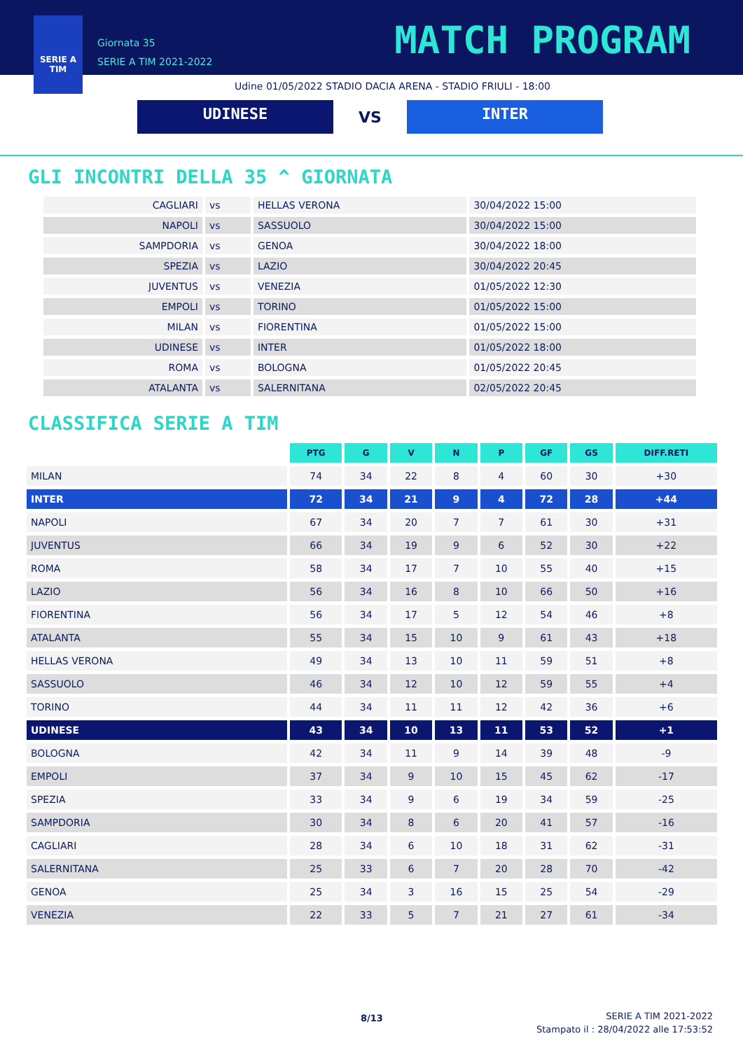SERIE A
TIM
Giornata 35
SERIE A TIM 2021-2022
MATCH PROGRAM
Udine 01/05/2022 STADIO DACIA ARENA - STADIO FRIULI - 18:00
UDINESE
VS
INTER
GLI INCONTRI DELLA 35 ^ GIORNATA
| CAGLIARI | vs | HELLAS VERONA | 30/04/2022 15:00 |
| NAPOLI | vs | SASSUOLO | 30/04/2022 15:00 |
| SAMPDORIA | vs | GENOA | 30/04/2022 18:00 |
| SPEZIA | vs | LAZIO | 30/04/2022 20:45 |
| JUVENTUS | vs | VENEZIA | 01/05/2022 12:30 |
| EMPOLI | vs | TORINO | 01/05/2022 15:00 |
| MILAN | vs | FIORENTINA | 01/05/2022 15:00 |
| UDINESE | vs | INTER | 01/05/2022 18:00 |
| ROMA | vs | BOLOGNA | 01/05/2022 20:45 |
| ATALANTA | vs | SALERNITANA | 02/05/2022 20:45 |
CLASSIFICA SERIE A TIM
| | PTG | G | V | N | P | GF | GS | DIFF.RETI |
| --- | --- | --- | --- | --- | --- | --- | --- | --- |
| MILAN | 74 | 34 | 22 | 8 | 4 | 60 | 30 | +30 |
| INTER | 72 | 34 | 21 | 9 | 4 | 72 | 28 | +44 |
| NAPOLI | 67 | 34 | 20 | 7 | 7 | 61 | 30 | +31 |
| JUVENTUS | 66 | 34 | 19 | 9 | 6 | 52 | 30 | +22 |
| ROMA | 58 | 34 | 17 | 7 | 10 | 55 | 40 | +15 |
| LAZIO | 56 | 34 | 16 | 8 | 10 | 66 | 50 | +16 |
| FIORENTINA | 56 | 34 | 17 | 5 | 12 | 54 | 46 | +8 |
| ATALANTA | 55 | 34 | 15 | 10 | 9 | 61 | 43 | +18 |
| HELLAS VERONA | 49 | 34 | 13 | 10 | 11 | 59 | 51 | +8 |
| SASSUOLO | 46 | 34 | 12 | 10 | 12 | 59 | 55 | +4 |
| TORINO | 44 | 34 | 11 | 11 | 12 | 42 | 36 | +6 |
| UDINESE | 43 | 34 | 10 | 13 | 11 | 53 | 52 | +1 |
| BOLOGNA | 42 | 34 | 11 | 9 | 14 | 39 | 48 | -9 |
| EMPOLI | 37 | 34 | 9 | 10 | 15 | 45 | 62 | -17 |
| SPEZIA | 33 | 34 | 9 | 6 | 19 | 34 | 59 | -25 |
| SAMPDORIA | 30 | 34 | 8 | 6 | 20 | 41 | 57 | -16 |
| CAGLIARI | 28 | 34 | 6 | 10 | 18 | 31 | 62 | -31 |
| SALERNITANA | 25 | 33 | 6 | 7 | 20 | 28 | 70 | -42 |
| GENOA | 25 | 34 | 3 | 16 | 15 | 25 | 54 | -29 |
| VENEZIA | 22 | 33 | 5 | 7 | 21 | 27 | 61 | -34 |
8/13
SERIE A TIM 2021-2022
Stampato il : 28/04/2022 alle 17:53:52